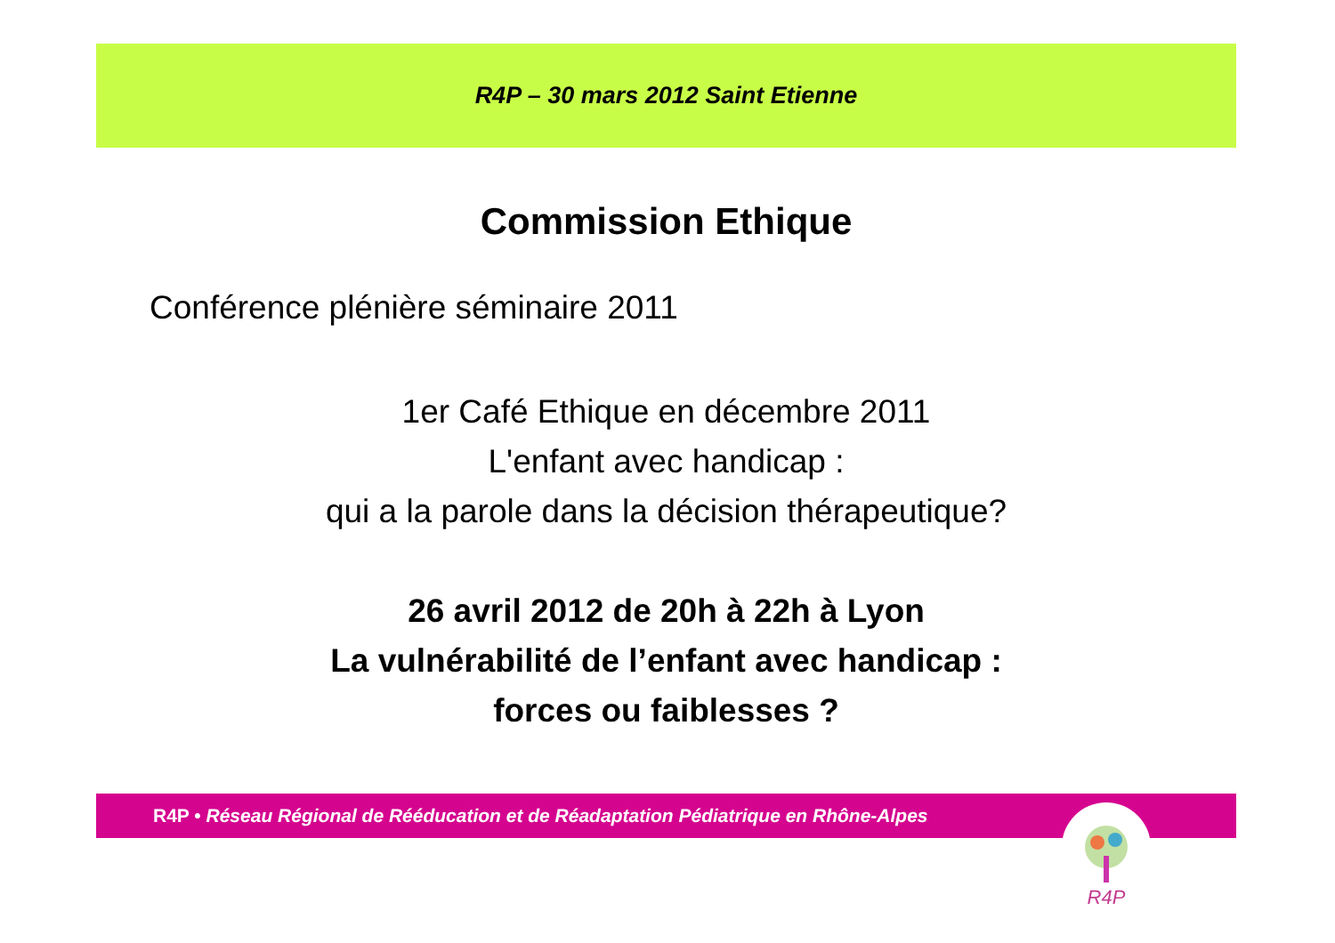R4P – 30 mars 2012 Saint Etienne
Commission Ethique
Conférence plénière séminaire 2011
1er Café Ethique en décembre 2011
L'enfant avec handicap :
qui a la parole dans la décision thérapeutique?
26 avril 2012 de 20h à 22h à Lyon
La vulnérabilité de l’enfant avec handicap :
forces ou faiblesses ?
R4P • Réseau Régional de Rééducation et de Réadaptation Pédiatrique en Rhône-Alpes R4P